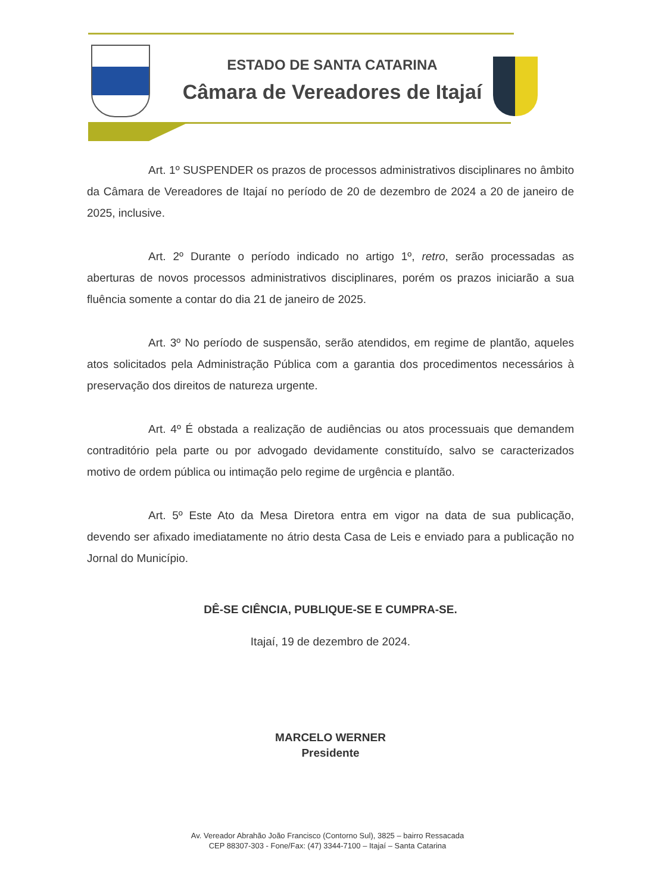ESTADO DE SANTA CATARINA
Câmara de Vereadores de Itajaí
Art. 1º SUSPENDER os prazos de processos administrativos disciplinares no âmbito da Câmara de Vereadores de Itajaí no período de 20 de dezembro de 2024 a 20 de janeiro de 2025, inclusive.
Art. 2º Durante o período indicado no artigo 1º, retro, serão processadas as aberturas de novos processos administrativos disciplinares, porém os prazos iniciarão a sua fluência somente a contar do dia 21 de janeiro de 2025.
Art. 3º No período de suspensão, serão atendidos, em regime de plantão, aqueles atos solicitados pela Administração Pública com a garantia dos procedimentos necessários à preservação dos direitos de natureza urgente.
Art. 4º É obstada a realização de audiências ou atos processuais que demandem contraditório pela parte ou por advogado devidamente constituído, salvo se caracterizados motivo de ordem pública ou intimação pelo regime de urgência e plantão.
Art. 5º Este Ato da Mesa Diretora entra em vigor na data de sua publicação, devendo ser afixado imediatamente no átrio desta Casa de Leis e enviado para a publicação no Jornal do Município.
DÊ-SE CIÊNCIA, PUBLIQUE-SE E CUMPRA-SE.
Itajaí, 19 de dezembro de 2024.
MARCELO WERNER
Presidente
Av. Vereador Abrahão João Francisco (Contorno Sul), 3825 – bairro Ressacada
CEP 88307-303 - Fone/Fax: (47) 3344-7100 – Itajaí – Santa Catarina